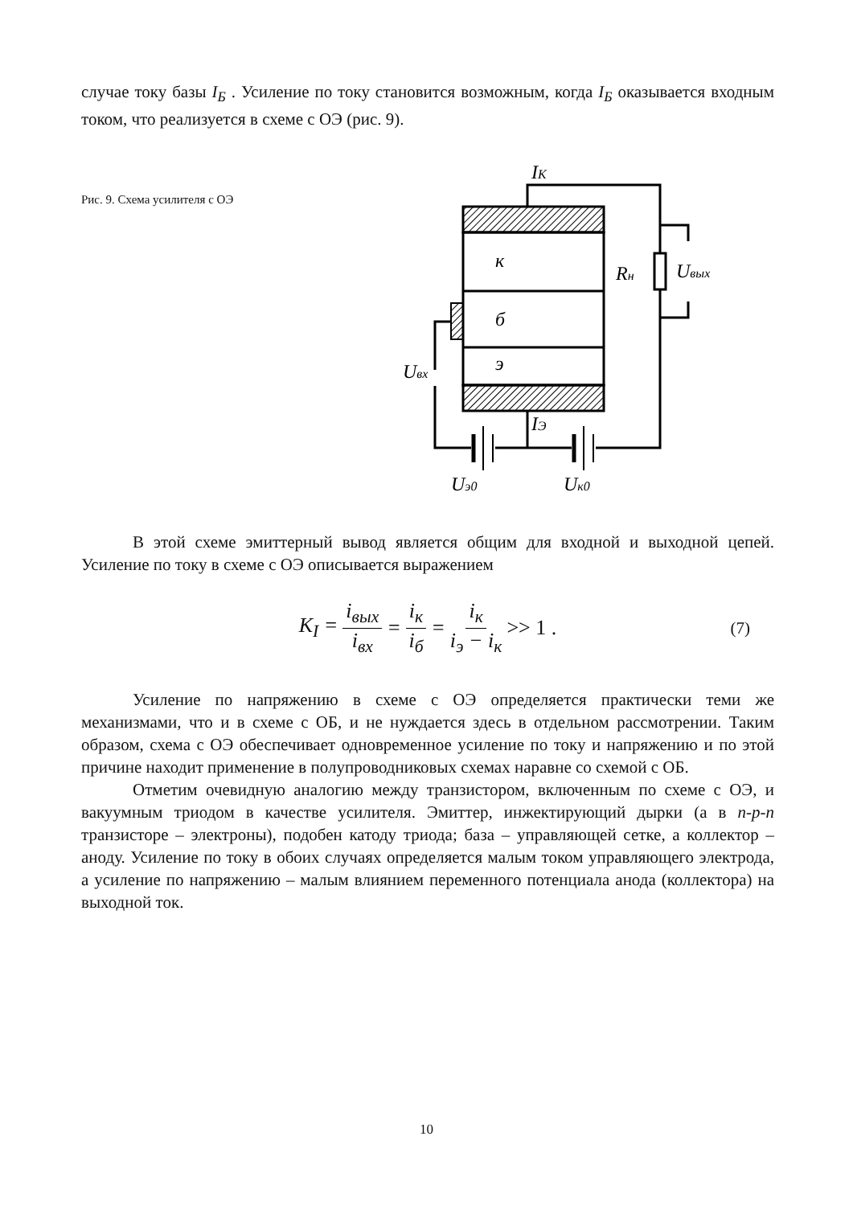случае току базы I<sub>Б</sub> . Усиление по току становится возможным, когда I<sub>Б</sub> оказывается входным током, что реализуется в схеме с ОЭ (рис. 9).
Рис. 9. Схема усилителя с ОЭ
к
б
э
IК
Rн
Uвых
Uвх
IЭ
Uэ0
Uк0
В этой схеме эмиттерный вывод является общим для входной и выходной цепей. Усиление по току в схеме с ОЭ описывается выражением
K<sub>I</sub> = i<sub>вых</sub> i<sub>вх</sub> = i<sub>к</sub> i<sub>б</sub> = i<sub>к</sub> i<sub>э</sub> − i<sub>к</sub> >> 1 . (7)
Усиление по напряжению в схеме с ОЭ определяется практически теми же механизмами, что и в схеме с ОБ, и не нуждается здесь в отдельном рассмотрении. Таким образом, схема с ОЭ обеспечивает одновременное усиление по току и напряжению и по этой причине находит применение в полупроводниковых схемах наравне со схемой с ОБ.
Отметим очевидную аналогию между транзистором, включенным по схеме с ОЭ, и вакуумным триодом в качестве усилителя. Эмиттер, инжектирующий дырки (а в n-p-n транзисторе – электроны), подобен катоду триода; база – управляющей сетке, а коллектор – аноду. Усиление по току в обоих случаях определяется малым током управляющего электрода, а усиление по напряжению – малым влиянием переменного потенциала анода (коллектора) на выходной ток.
10